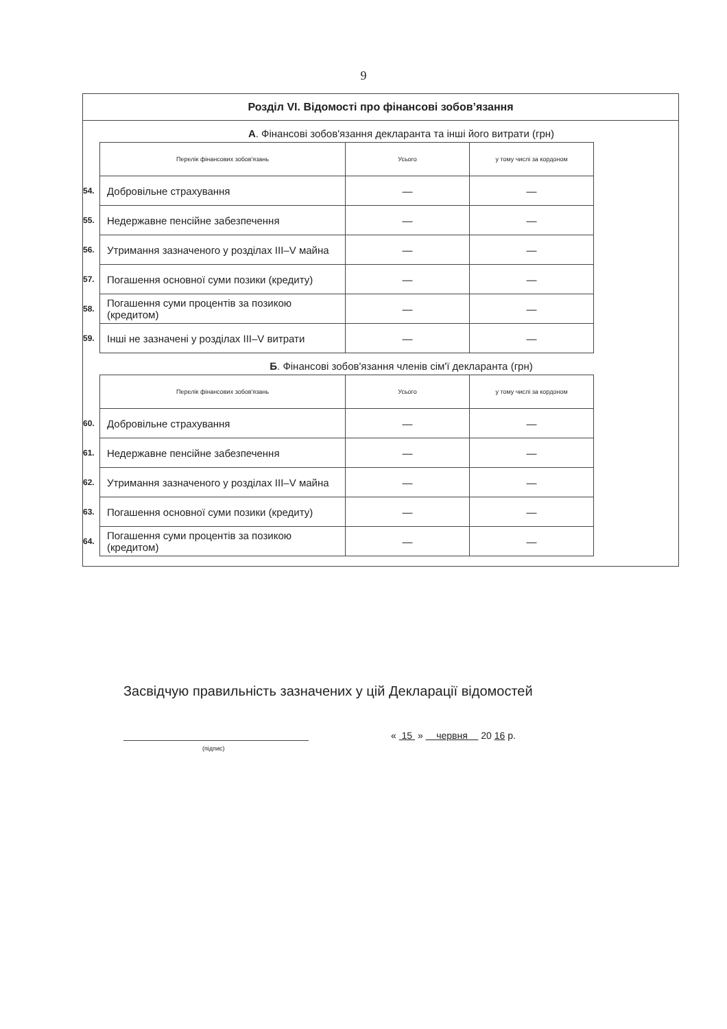9
Розділ VI. Відомості про фінансові зобов’язання
А. Фінансові зобов'язання декларанта та інші його витрати (грн)
| | Перелік фінансових зобов'язань | Усього | у тому числі за кордоном |
| 54. | Добровільне страхування | — | — |
| 55. | Недержавне пенсійне забезпечення | — | — |
| 56. | Утримання зазначеного у розділах III–V майна | — | — |
| 57. | Погашення основної суми позики (кредиту) | — | — |
| 58. | Погашення суми процентів за позикою (кредитом) | — | — |
| 59. | Інші не зазначені у розділах III–V витрати | — | — |
Б. Фінансові зобов'язання членів сім'ї декларанта (грн)
| | Перелік фінансових зобов'язань | Усього | у тому числі за кордоном |
| 60. | Добровільне страхування | — | — |
| 61. | Недержавне пенсійне забезпечення | — | — |
| 62. | Утримання зазначеного у розділах III–V майна | — | — |
| 63. | Погашення основної суми позики (кредиту) | — | — |
| 64. | Погашення суми процентів за позикою (кредитом) | — | — |
Засвідчую правильність зазначених у цій Декларації відомостей
(підпис)
« 15 » червня 20 16 р.